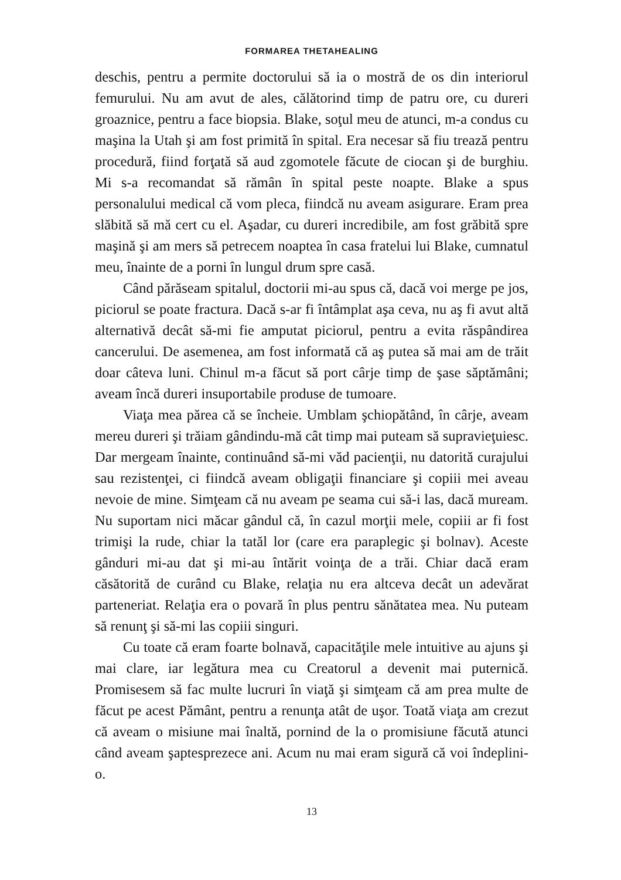FORMAREA THETAHEALING
deschis, pentru a permite doctorului să ia o mostră de os din interiorul femurului. Nu am avut de ales, călătorind timp de patru ore, cu dureri groaznice, pentru a face biopsia. Blake, soţul meu de atunci, m-a condus cu maşina la Utah şi am fost primită în spital. Era necesar să fiu trează pentru procedură, fiind forţată să aud zgomotele făcute de ciocan şi de burghiu. Mi s-a recomandat să rămân în spital peste noapte. Blake a spus personalului medical că vom pleca, fiindcă nu aveam asigurare. Eram prea slăbită să mă cert cu el. Aşadar, cu dureri incredibile, am fost grăbită spre maşină şi am mers să petrecem noaptea în casa fratelui lui Blake, cumnatul meu, înainte de a porni în lungul drum spre casă.
Când părăseam spitalul, doctorii mi-au spus că, dacă voi merge pe jos, piciorul se poate fractura. Dacă s-ar fi întâmplat aşa ceva, nu aş fi avut altă alternativă decât să-mi fie amputat piciorul, pentru a evita răspândirea cancerului. De asemenea, am fost informată că aş putea să mai am de trăit doar câteva luni. Chinul m-a făcut să port cârje timp de şase săptămâni; aveam încă dureri insuportabile produse de tumoare.
Viaţa mea părea că se încheie. Umblam şchiopătând, în cârje, aveam mereu dureri şi trăiam gândindu-mă cât timp mai puteam să supravieţuiesc. Dar mergeam înainte, continuând să-mi văd pacienţii, nu datorită curajului sau rezistenţei, ci fiindcă aveam obligaţii financiare şi copiii mei aveau nevoie de mine. Simţeam că nu aveam pe seama cui să-i las, dacă muream. Nu suportam nici măcar gândul că, în cazul morţii mele, copiii ar fi fost trimişi la rude, chiar la tatăl lor (care era paraplegic şi bolnav). Aceste gânduri mi-au dat şi mi-au întărit voinţa de a trăi. Chiar dacă eram căsătorită de curând cu Blake, relaţia nu era altceva decât un adevărat parteneriat. Relaţia era o povară în plus pentru sănătatea mea. Nu puteam să renunţ şi să-mi las copiii singuri.
Cu toate că eram foarte bolnavă, capacităţile mele intuitive au ajuns şi mai clare, iar legătura mea cu Creatorul a devenit mai puternică. Promisesem să fac multe lucruri în viaţă şi simţeam că am prea multe de făcut pe acest Pământ, pentru a renunţa atât de uşor. Toată viaţa am crezut că aveam o misiune mai înaltă, pornind de la o promisiune făcută atunci când aveam şaptesprezece ani. Acum nu mai eram sigură că voi îndeplini-o.
13